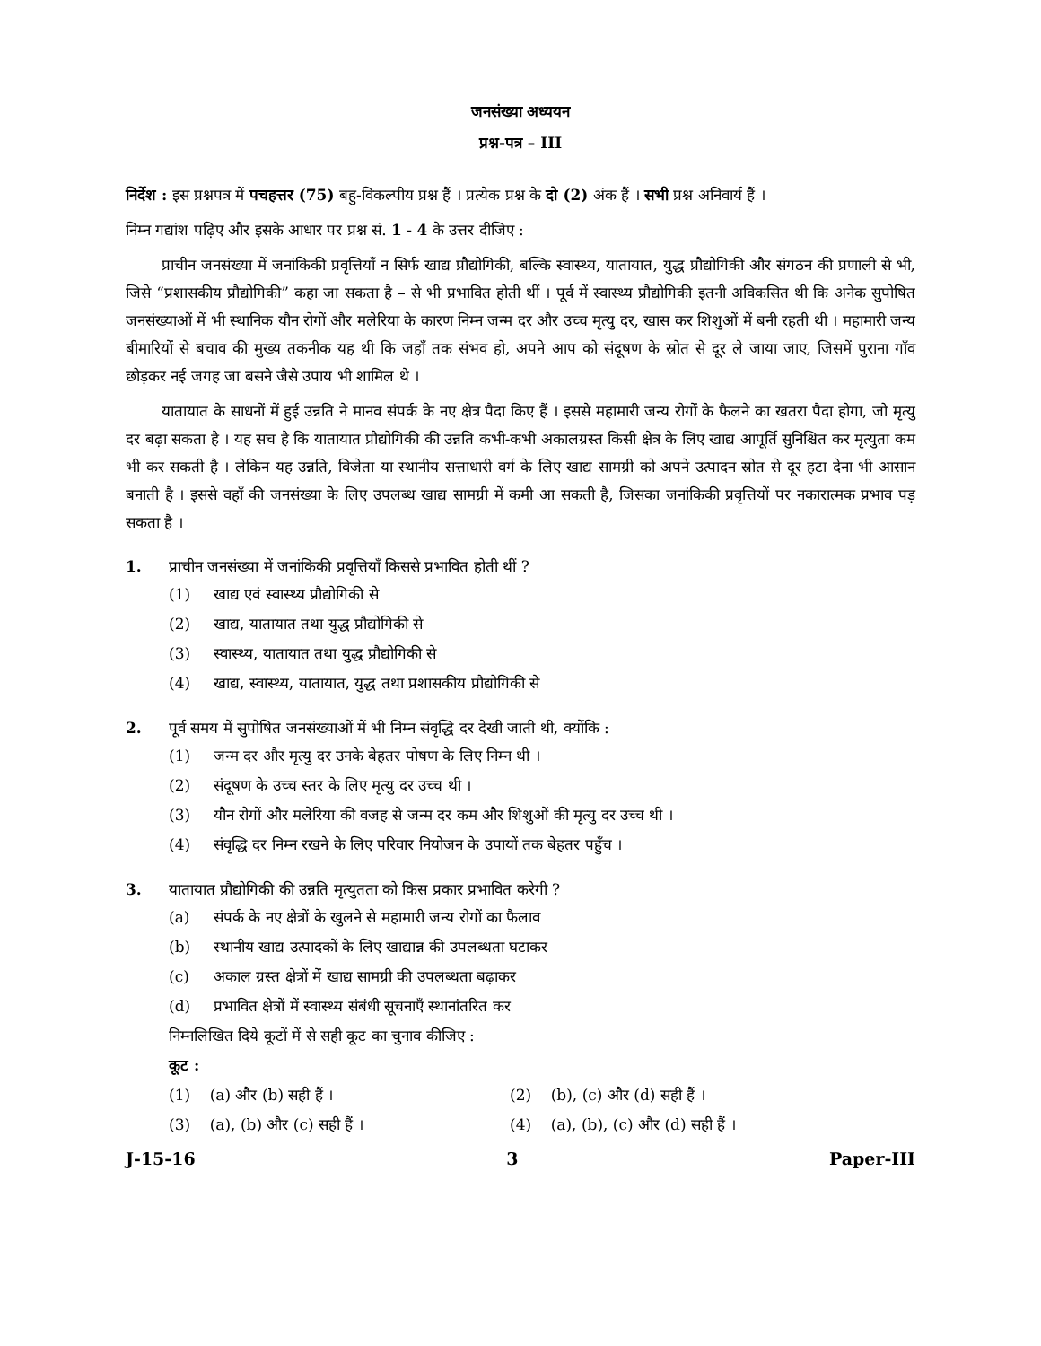जनसंख्या अध्ययन
प्रश्न-पत्र – III
निर्देश : इस प्रश्नपत्र में पचहत्तर (75) बहु-विकल्पीय प्रश्न हैं । प्रत्येक प्रश्न के दो (2) अंक हैं । सभी प्रश्न अनिवार्य हैं ।
निम्न गद्यांश पढ़िए और इसके आधार पर प्रश्न सं. 1 - 4 के उत्तर दीजिए :
प्राचीन जनसंख्या में जनांकिकी प्रवृत्तियाँ न सिर्फ खाद्य प्रौद्योगिकी, बल्कि स्वास्थ्य, यातायात, युद्ध प्रौद्योगिकी और संगठन की प्रणाली से भी, जिसे “प्रशासकीय प्रौद्योगिकी” कहा जा सकता है – से भी प्रभावित होती थीं । पूर्व में स्वास्थ्य प्रौद्योगिकी इतनी अविकसित थी कि अनेक सुपोषित जनसंख्याओं में भी स्थानिक यौन रोगों और मलेरिया के कारण निम्न जन्म दर और उच्च मृत्यु दर, खास कर शिशुओं में बनी रहती थी । महामारी जन्य बीमारियों से बचाव की मुख्य तकनीक यह थी कि जहाँ तक संभव हो, अपने आप को संदूषण के स्रोत से दूर ले जाया जाए, जिसमें पुराना गाँव छोड़कर नई जगह जा बसने जैसे उपाय भी शामिल थे ।
यातायात के साधनों में हुई उन्नति ने मानव संपर्क के नए क्षेत्र पैदा किए हैं । इससे महामारी जन्य रोगों के फैलने का खतरा पैदा होगा, जो मृत्यु दर बढ़ा सकता है । यह सच है कि यातायात प्रौद्योगिकी की उन्नति कभी-कभी अकालग्रस्त किसी क्षेत्र के लिए खाद्य आपूर्ति सुनिश्चित कर मृत्युता कम भी कर सकती है । लेकिन यह उन्नति, विजेता या स्थानीय सत्ताधारी वर्ग के लिए खाद्य सामग्री को अपने उत्पादन स्रोत से दूर हटा देना भी आसान बनाती है । इससे वहाँ की जनसंख्या के लिए उपलब्ध खाद्य सामग्री में कमी आ सकती है, जिसका जनांकिकी प्रवृत्तियों पर नकारात्मक प्रभाव पड़ सकता है ।
1. प्राचीन जनसंख्या में जनांकिकी प्रवृत्तियाँ किससे प्रभावित होती थीं ?
(1) खाद्य एवं स्वास्थ्य प्रौद्योगिकी से
(2) खाद्य, यातायात तथा युद्ध प्रौद्योगिकी से
(3) स्वास्थ्य, यातायात तथा युद्ध प्रौद्योगिकी से
(4) खाद्य, स्वास्थ्य, यातायात, युद्ध तथा प्रशासकीय प्रौद्योगिकी से
2. पूर्व समय में सुपोषित जनसंख्याओं में भी निम्न संवृद्धि दर देखी जाती थी, क्योंकि :
(1) जन्म दर और मृत्यु दर उनके बेहतर पोषण के लिए निम्न थी ।
(2) संदूषण के उच्च स्तर के लिए मृत्यु दर उच्च थी ।
(3) यौन रोगों और मलेरिया की वजह से जन्म दर कम और शिशुओं की मृत्यु दर उच्च थी ।
(4) संवृद्धि दर निम्न रखने के लिए परिवार नियोजन के उपायों तक बेहतर पहुँच ।
3. यातायात प्रौद्योगिकी की उन्नति मृत्युतता को किस प्रकार प्रभावित करेगी ?
(a) संपर्क के नए क्षेत्रों के खुलने से महामारी जन्य रोगों का फैलाव
(b) स्थानीय खाद्य उत्पादकों के लिए खाद्यान्न की उपलब्धता घटाकर
(c) अकाल ग्रस्त क्षेत्रों में खाद्य सामग्री की उपलब्धता बढ़ाकर
(d) प्रभावित क्षेत्रों में स्वास्थ्य संबंधी सूचनाएँ स्थानांतरित कर
निम्नलिखित दिये कूटों में से सही कूट का चुनाव कीजिए :
कूट :
(1) (a) और (b) सही हैं । (2) (b), (c) और (d) सही हैं ।
(3) (a), (b) और (c) सही हैं । (4) (a), (b), (c) और (d) सही हैं ।
J-15-16 3 Paper-III